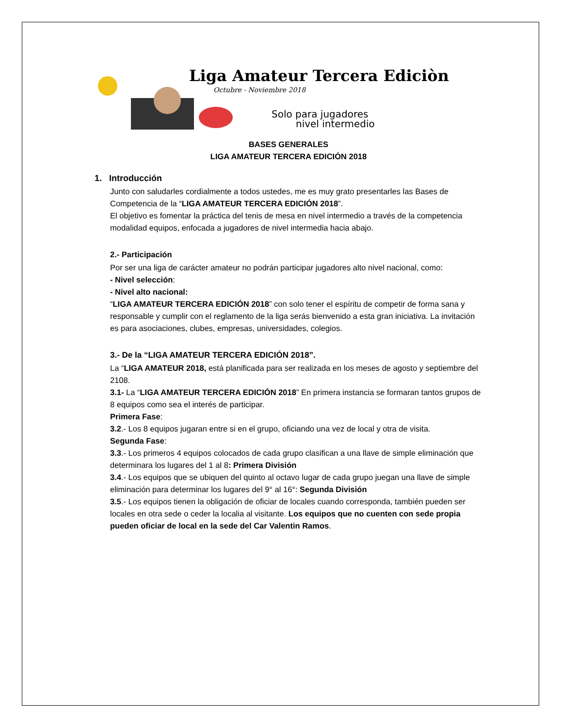Liga Amateur Tercera Ediciòn
Octubre - Noviembre 2018
Solo para jugadores
nivel intermedio
BASES GENERALES
LIGA AMATEUR TERCERA EDICIÓN 2018
1. Introducción
Junto con saludarles cordialmente a todos ustedes, me es muy grato presentarles las Bases de Competencia de la “LIGA AMATEUR TERCERA EDICIÓN 2018”.
El objetivo es fomentar la práctica del tenis de mesa en nivel intermedio a través de la competencia modalidad equipos, enfocada a jugadores de nivel intermedia hacia abajo.
2.- Participación
Por ser una liga de carácter amateur no podrán participar jugadores alto nivel nacional, como:
- Nivel selección:
- Nivel alto nacional:
“LIGA AMATEUR TERCERA EDICIÓN 2018” con solo tener el espíritu de competir de forma sana y responsable y cumplir con el reglamento de la liga serás bienvenido a esta gran iniciativa. La invitación es para asociaciones, clubes, empresas, universidades, colegios.
3.- De la “LIGA AMATEUR TERCERA EDICIÓN 2018”.
La “LIGA AMATEUR 2018, está planificada para ser realizada en los meses de agosto y septiembre del 2108.
3.1- La “LIGA AMATEUR TERCERA EDICIÓN 2018” En primera instancia se formaran tantos grupos de 8 equipos como sea el interés de participar.
Primera Fase:
3.2.- Los 8 equipos jugaran entre si en el grupo, oficiando una vez de local y otra de visita.
Segunda Fase:
3.3.- Los primeros 4 equipos colocados de cada grupo clasifican a una llave de simple eliminación que determinara los lugares del 1 al 8: Primera División
3.4.- Los equipos que se ubiquen del quinto al octavo lugar de cada grupo juegan una llave de simple eliminación para determinar los lugares del 9° al 16°: Segunda División
3.5.- Los equipos tienen la obligación de oficiar de locales cuando corresponda, también pueden ser locales en otra sede o ceder la localia al visitante. Los equipos que no cuenten con sede propia pueden oficiar de local en la sede del Car Valentin Ramos.